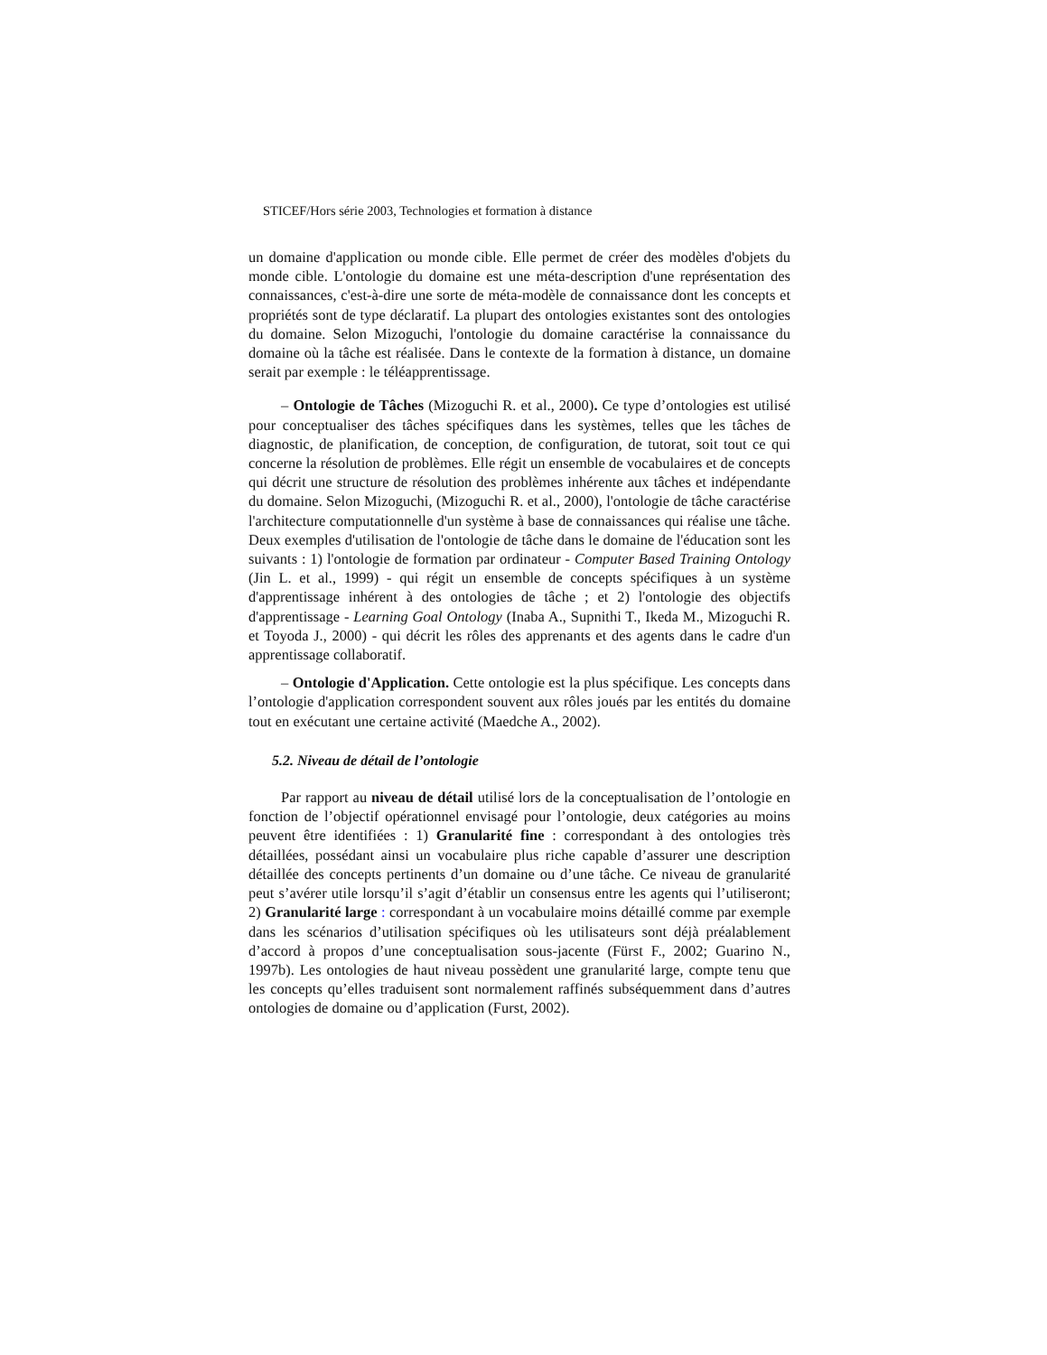STICEF/Hors série 2003, Technologies et formation à distance
un domaine d'application ou monde cible. Elle permet de créer des modèles d'objets du monde cible. L'ontologie du domaine est une méta-description d'une représentation des connaissances, c'est-à-dire une sorte de méta-modèle de connaissance dont les concepts et propriétés sont de type déclaratif. La plupart des ontologies existantes sont des ontologies du domaine. Selon Mizoguchi, l'ontologie du domaine caractérise la connaissance du domaine où la tâche est réalisée. Dans le contexte de la formation à distance, un domaine serait par exemple : le téléapprentissage.
– Ontologie de Tâches (Mizoguchi R. et al., 2000). Ce type d’ontologies est utilisé pour conceptualiser des tâches spécifiques dans les systèmes, telles que les tâches de diagnostic, de planification, de conception, de configuration, de tutorat, soit tout ce qui concerne la résolution de problèmes. Elle régit un ensemble de vocabulaires et de concepts qui décrit une structure de résolution des problèmes inhérente aux tâches et indépendante du domaine. Selon Mizoguchi, (Mizoguchi R. et al., 2000), l'ontologie de tâche caractérise l'architecture computationnelle d'un système à base de connaissances qui réalise une tâche. Deux exemples d'utilisation de l'ontologie de tâche dans le domaine de l'éducation sont les suivants : 1) l'ontologie de formation par ordinateur - Computer Based Training Ontology (Jin L. et al., 1999) - qui régit un ensemble de concepts spécifiques à un système d'apprentissage inhérent à des ontologies de tâche ; et 2) l'ontologie des objectifs d'apprentissage - Learning Goal Ontology (Inaba A., Supnithi T., Ikeda M., Mizoguchi R. et Toyoda J., 2000) - qui décrit les rôles des apprenants et des agents dans le cadre d'un apprentissage collaboratif.
– Ontologie d'Application. Cette ontologie est la plus spécifique. Les concepts dans l’ontologie d'application correspondent souvent aux rôles joués par les entités du domaine tout en exécutant une certaine activité (Maedche A., 2002).
5.2. Niveau de détail de l’ontologie
Par rapport au niveau de détail utilisé lors de la conceptualisation de l’ontologie en fonction de l’objectif opérationnel envisagé pour l’ontologie, deux catégories au moins peuvent être identifiées : 1) Granularité fine : correspondant à des ontologies très détaillées, possédant ainsi un vocabulaire plus riche capable d’assurer une description détaillée des concepts pertinents d’un domaine ou d’une tâche. Ce niveau de granularité peut s’avérer utile lorsqu’il s’agit d’établir un consensus entre les agents qui l’utiliseront; 2) Granularité large : correspondant à un vocabulaire moins détaillé comme par exemple dans les scénarios d’utilisation spécifiques où les utilisateurs sont déjà préalablement d’accord à propos d’une conceptualisation sous-jacente (Fürst F., 2002; Guarino N., 1997b). Les ontologies de haut niveau possèdent une granularité large, compte tenu que les concepts qu’elles traduisent sont normalement raffinés subséquemment dans d’autres ontologies de domaine ou d’application (Furst, 2002).